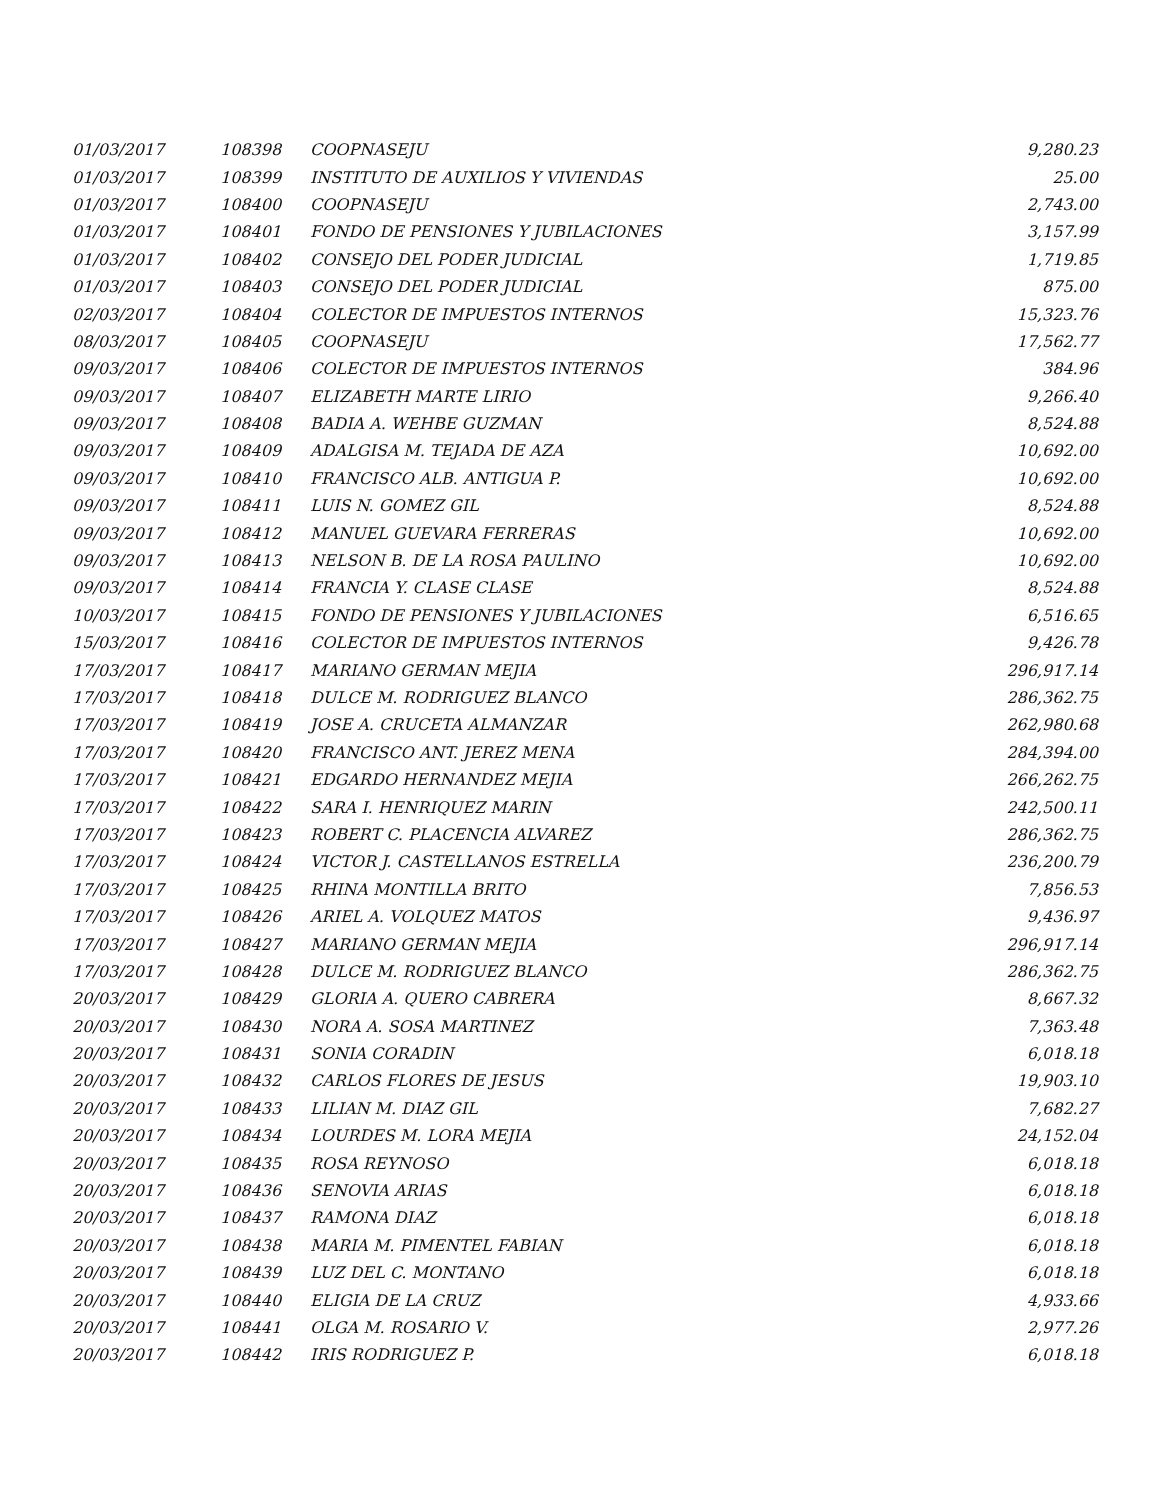| 01/03/2017 | 108398 | COOPNASEJU | 9,280.23 |
| 01/03/2017 | 108399 | INSTITUTO DE AUXILIOS Y VIVIENDAS | 25.00 |
| 01/03/2017 | 108400 | COOPNASEJU | 2,743.00 |
| 01/03/2017 | 108401 | FONDO DE PENSIONES Y JUBILACIONES | 3,157.99 |
| 01/03/2017 | 108402 | CONSEJO DEL PODER JUDICIAL | 1,719.85 |
| 01/03/2017 | 108403 | CONSEJO DEL PODER JUDICIAL | 875.00 |
| 02/03/2017 | 108404 | COLECTOR DE IMPUESTOS INTERNOS | 15,323.76 |
| 08/03/2017 | 108405 | COOPNASEJU | 17,562.77 |
| 09/03/2017 | 108406 | COLECTOR DE IMPUESTOS INTERNOS | 384.96 |
| 09/03/2017 | 108407 | ELIZABETH MARTE LIRIO | 9,266.40 |
| 09/03/2017 | 108408 | BADIA A. WEHBE GUZMAN | 8,524.88 |
| 09/03/2017 | 108409 | ADALGISA M. TEJADA DE AZA | 10,692.00 |
| 09/03/2017 | 108410 | FRANCISCO ALB. ANTIGUA P. | 10,692.00 |
| 09/03/2017 | 108411 | LUIS N. GOMEZ GIL | 8,524.88 |
| 09/03/2017 | 108412 | MANUEL GUEVARA FERRERAS | 10,692.00 |
| 09/03/2017 | 108413 | NELSON B. DE LA ROSA PAULINO | 10,692.00 |
| 09/03/2017 | 108414 | FRANCIA Y. CLASE CLASE | 8,524.88 |
| 10/03/2017 | 108415 | FONDO DE PENSIONES Y JUBILACIONES | 6,516.65 |
| 15/03/2017 | 108416 | COLECTOR DE IMPUESTOS INTERNOS | 9,426.78 |
| 17/03/2017 | 108417 | MARIANO GERMAN MEJIA | 296,917.14 |
| 17/03/2017 | 108418 | DULCE M. RODRIGUEZ BLANCO | 286,362.75 |
| 17/03/2017 | 108419 | JOSE A. CRUCETA ALMANZAR | 262,980.68 |
| 17/03/2017 | 108420 | FRANCISCO ANT. JEREZ MENA | 284,394.00 |
| 17/03/2017 | 108421 | EDGARDO HERNANDEZ MEJIA | 266,262.75 |
| 17/03/2017 | 108422 | SARA I. HENRIQUEZ MARIN | 242,500.11 |
| 17/03/2017 | 108423 | ROBERT C. PLACENCIA ALVAREZ | 286,362.75 |
| 17/03/2017 | 108424 | VICTOR J. CASTELLANOS ESTRELLA | 236,200.79 |
| 17/03/2017 | 108425 | RHINA MONTILLA BRITO | 7,856.53 |
| 17/03/2017 | 108426 | ARIEL A. VOLQUEZ MATOS | 9,436.97 |
| 17/03/2017 | 108427 | MARIANO GERMAN MEJIA | 296,917.14 |
| 17/03/2017 | 108428 | DULCE M. RODRIGUEZ BLANCO | 286,362.75 |
| 20/03/2017 | 108429 | GLORIA A. QUERO CABRERA | 8,667.32 |
| 20/03/2017 | 108430 | NORA A. SOSA MARTINEZ | 7,363.48 |
| 20/03/2017 | 108431 | SONIA CORADIN | 6,018.18 |
| 20/03/2017 | 108432 | CARLOS FLORES DE JESUS | 19,903.10 |
| 20/03/2017 | 108433 | LILIAN M. DIAZ GIL | 7,682.27 |
| 20/03/2017 | 108434 | LOURDES M. LORA MEJIA | 24,152.04 |
| 20/03/2017 | 108435 | ROSA REYNOSO | 6,018.18 |
| 20/03/2017 | 108436 | SENOVIA ARIAS | 6,018.18 |
| 20/03/2017 | 108437 | RAMONA DIAZ | 6,018.18 |
| 20/03/2017 | 108438 | MARIA M. PIMENTEL FABIAN | 6,018.18 |
| 20/03/2017 | 108439 | LUZ DEL C. MONTANO | 6,018.18 |
| 20/03/2017 | 108440 | ELIGIA DE LA CRUZ | 4,933.66 |
| 20/03/2017 | 108441 | OLGA M. ROSARIO V. | 2,977.26 |
| 20/03/2017 | 108442 | IRIS RODRIGUEZ P. | 6,018.18 |